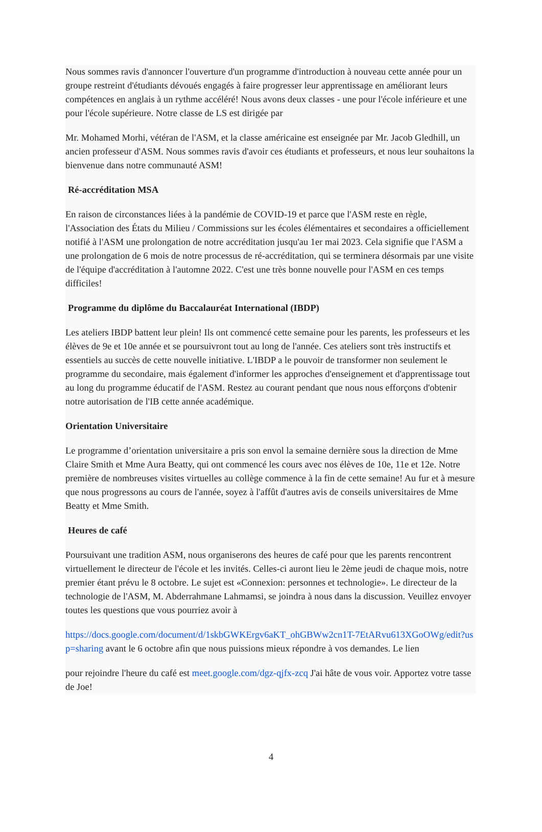Nous sommes ravis d'annoncer l'ouverture d'un programme d'introduction à nouveau cette année pour un groupe restreint d'étudiants dévoués engagés à faire progresser leur apprentissage en améliorant leurs compétences en anglais à un rythme accéléré! Nous avons deux classes - une pour l'école inférieure et une pour l'école supérieure. Notre classe de LS est dirigée par
Mr. Mohamed Morhi, vétéran de l'ASM, et la classe américaine est enseignée par Mr. Jacob Gledhill, un ancien professeur d'ASM. Nous sommes ravis d'avoir ces étudiants et professeurs, et nous leur souhaitons la bienvenue dans notre communauté ASM!
Ré-accréditation MSA
En raison de circonstances liées à la pandémie de COVID-19 et parce que l'ASM reste en règle, l'Association des États du Milieu / Commissions sur les écoles élémentaires et secondaires a officiellement notifié à l'ASM une prolongation de notre accréditation jusqu'au 1er mai 2023. Cela signifie que l'ASM a une prolongation de 6 mois de notre processus de ré-accréditation, qui se terminera désormais par une visite de l'équipe d'accréditation à l'automne 2022. C'est une très bonne nouvelle pour l'ASM en ces temps difficiles!
Programme du diplôme du Baccalauréat International (IBDP)
Les ateliers IBDP battent leur plein! Ils ont commencé cette semaine pour les parents, les professeurs et les élèves de 9e et 10e année et se poursuivront tout au long de l'année. Ces ateliers sont très instructifs et essentiels au succès de cette nouvelle initiative. L'IBDP a le pouvoir de transformer non seulement le programme du secondaire, mais également d'informer les approches d'enseignement et d'apprentissage tout au long du programme éducatif de l'ASM. Restez au courant pendant que nous nous efforçons d'obtenir notre autorisation de l'IB cette année académique.
Orientation Universitaire
Le programme d’orientation universitaire a pris son envol la semaine dernière sous la direction de Mme Claire Smith et Mme Aura Beatty, qui ont commencé les cours avec nos élèves de 10e, 11e et 12e. Notre première de nombreuses visites virtuelles au collège commence à la fin de cette semaine! Au fur et à mesure que nous progressons au cours de l'année, soyez à l'affût d'autres avis de conseils universitaires de Mme Beatty et Mme Smith.
Heures de café
Poursuivant une tradition ASM, nous organiserons des heures de café pour que les parents rencontrent virtuellement le directeur de l'école et les invités. Celles-ci auront lieu le 2ème jeudi de chaque mois, notre premier étant prévu le 8 octobre. Le sujet est «Connexion: personnes et technologie». Le directeur de la technologie de l'ASM, M. Abderrahmane Lahmamsi, se joindra à nous dans la discussion. Veuillez envoyer toutes les questions que vous pourriez avoir à
https://docs.google.com/document/d/1skbGWKErgv6aKT_ohGBWw2cn1T-7EtARvu613XGoOWg/edit?usp=sharing avant le 6 octobre afin que nous puissions mieux répondre à vos demandes. Le lien
pour rejoindre l'heure du café est meet.google.com/dgz-qjfx-zcq J'ai hâte de vous voir. Apportez votre tasse de Joe!
4